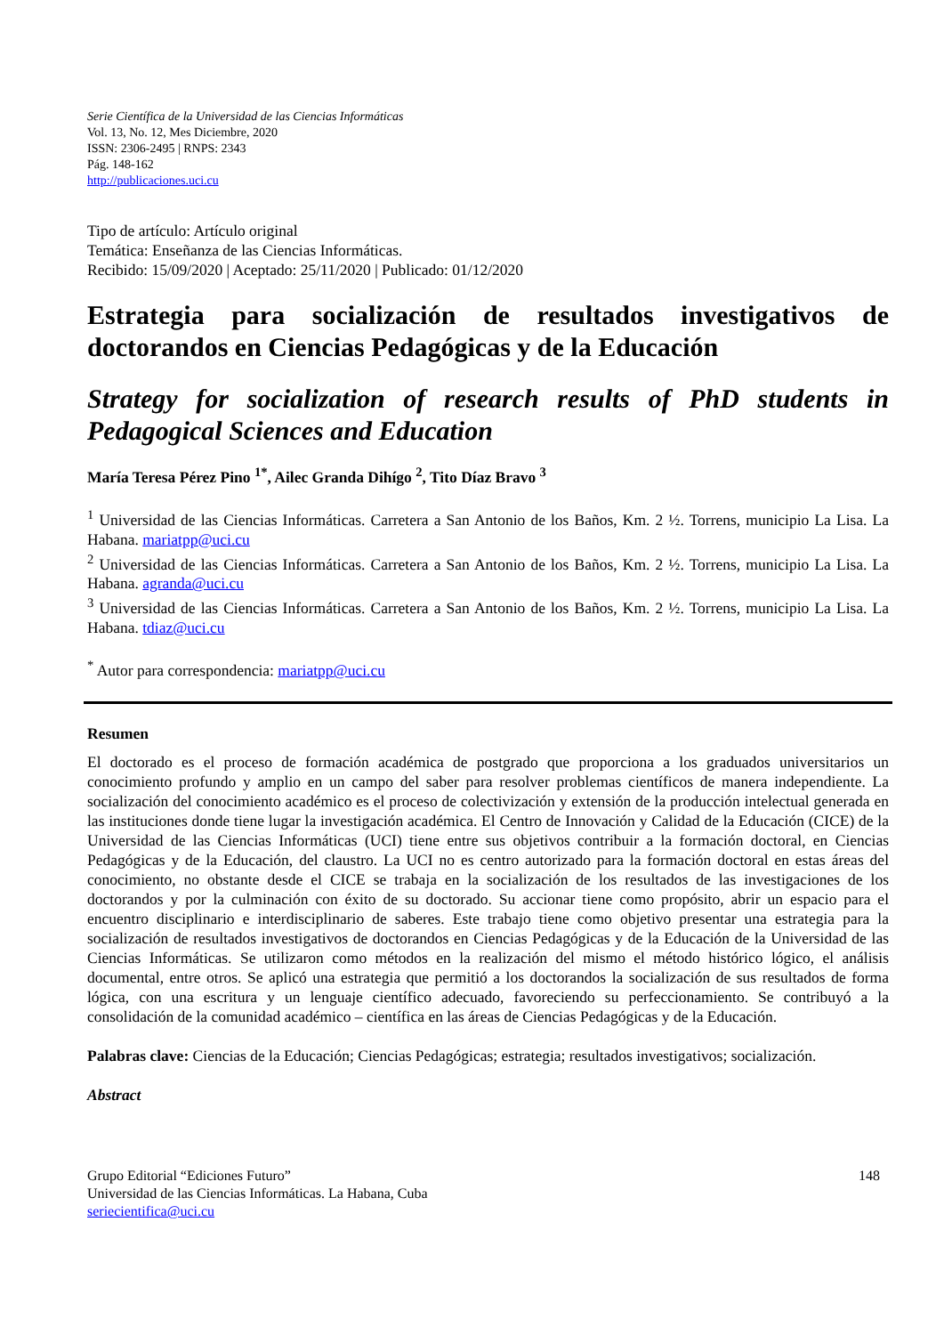Serie Científica de la Universidad de las Ciencias Informáticas
Vol. 13, No. 12, Mes Diciembre, 2020
ISSN: 2306-2495 | RNPS: 2343
Pág. 148-162
http://publicaciones.uci.cu
Tipo de artículo: Artículo original
Temática: Enseñanza de las Ciencias Informáticas.
Recibido: 15/09/2020 | Aceptado: 25/11/2020 | Publicado: 01/12/2020
Estrategia para socialización de resultados investigativos de doctorandos en Ciencias Pedagógicas y de la Educación
Strategy for socialization of research results of PhD students in Pedagogical Sciences and Education
María Teresa Pérez Pino <sup>1*</sup>, Ailec Granda Dihígo <sup>2</sup>, Tito Díaz Bravo <sup>3</sup>
<sup>1</sup> Universidad de las Ciencias Informáticas. Carretera a San Antonio de los Baños, Km. 2 ½. Torrens, municipio La Lisa. La Habana. mariatpp@uci.cu
<sup>2</sup> Universidad de las Ciencias Informáticas. Carretera a San Antonio de los Baños, Km. 2 ½. Torrens, municipio La Lisa. La Habana. agranda@uci.cu
<sup>3</sup> Universidad de las Ciencias Informáticas. Carretera a San Antonio de los Baños, Km. 2 ½. Torrens, municipio La Lisa. La Habana. tdiaz@uci.cu
<sup>*</sup> Autor para correspondencia: mariatpp@uci.cu
Resumen
El doctorado es el proceso de formación académica de postgrado que proporciona a los graduados universitarios un conocimiento profundo y amplio en un campo del saber para resolver problemas científicos de manera independiente. La socialización del conocimiento académico es el proceso de colectivización y extensión de la producción intelectual generada en las instituciones donde tiene lugar la investigación académica. El Centro de Innovación y Calidad de la Educación (CICE) de la Universidad de las Ciencias Informáticas (UCI) tiene entre sus objetivos contribuir a la formación doctoral, en Ciencias Pedagógicas y de la Educación, del claustro. La UCI no es centro autorizado para la formación doctoral en estas áreas del conocimiento, no obstante desde el CICE se trabaja en la socialización de los resultados de las investigaciones de los doctorandos y por la culminación con éxito de su doctorado. Su accionar tiene como propósito, abrir un espacio para el encuentro disciplinario e interdisciplinario de saberes. Este trabajo tiene como objetivo presentar una estrategia para la socialización de resultados investigativos de doctorandos en Ciencias Pedagógicas y de la Educación de la Universidad de las Ciencias Informáticas. Se utilizaron como métodos en la realización del mismo el método histórico lógico, el análisis documental, entre otros. Se aplicó una estrategia que permitió a los doctorandos la socialización de sus resultados de forma lógica, con una escritura y un lenguaje científico adecuado, favoreciendo su perfeccionamiento. Se contribuyó a la consolidación de la comunidad académico – científica en las áreas de Ciencias Pedagógicas y de la Educación.
Palabras clave: Ciencias de la Educación; Ciencias Pedagógicas; estrategia; resultados investigativos; socialización.
Abstract
Grupo Editorial “Ediciones Futuro”
Universidad de las Ciencias Informáticas. La Habana, Cuba
seriecientifica@uci.cu
148